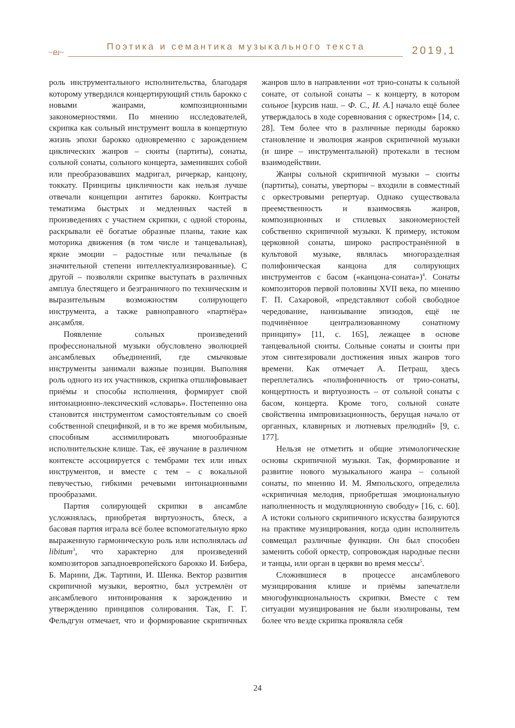~ല~
Поэтика и семантика музыкального текста
2019,1
роль инструментального исполнительства, благодаря которому утвердился концертирующий стиль барокко с новыми жанрами, композиционными закономерностями. По мнению исследователей, скрипка как сольный инструмент вошла в концертную жизнь эпохи барокко одновременно с зарождением циклических жанров – сюиты (партиты), сонаты, сольной сонаты, сольного концерта, заменивших собой или преобразовавших мадригал, ричеркар, канцону, токкату. Принципы цикличности как нельзя лучше отвечали концепции антитез барокко. Контрасты тематизма быстрых и медленных частей в произведениях с участием скрипки, с одной стороны, раскрывали её богатые образные планы, такие как моторика движения (в том числе и танцевальная), яркие эмоции – радостные или печальные (в значительной степени интеллектуализированные). С другой – позволяли скрипке выступать в различных амплуа блестящего и безграничного по техническим и выразительным возможностям солирующего инструмента, а также равноправного «партнёра» ансамбля.
Появление сольных произведений профессиональной музыки обусловлено эволюцией ансамблевых объединений, где смычковые инструменты занимали важные позиции. Выполняя роль одного из их участников, скрипка отшлифовывает приёмы и способы исполнения, формирует свой интонационно-лексический «словарь». Постепенно она становится инструментом самостоятельным со своей собственной спецификой, и в то же время мобильным, способным ассимилировать многообразные исполнительские клише. Так, её звучание в различном контексте ассоциируется с тембрами тех или иных инструментов, и вместе с тем – с вокальной певучестью, гибкими речевыми интонационными прообразами.
Партия солирующей скрипки в ансамбле усложнялась, приобретая виртуозность, блеск, а басовая партия играла всё более вспомогательную ярко выраженную гармоническую роль или исполнялась ad libitum<sup>3</sup>, что характерно для произведений композиторов западноевропейского барокко И. Бибера, Б. Марини, Дж. Тартини, И. Шенка. Вектор развития скрипичной музыки, вероятно, был устремлён от ансамблевого интонирования к зарождению и утверждению принципов солирования. Так, Г. Г. Фельдгун отмечает, что и формирование скрипичных жанров шло в направлении «от трио-сонаты к сольной сонате, от сольной сонаты – к концерту, в котором сольное [курсив наш. – Ф. С., И. А.] начало ещё более утверждалось в ходе соревнования с оркестром» [14, с. 28]. Тем более что в различные периоды барокко становление и эволюция жанров скрипичной музыки (и шире – инструментальной) протекали в тесном взаимодействии.
Жанры сольной скрипичной музыки – сюиты (партиты), сонаты, увертюры – входили в совместный с оркестровыми репертуар. Однако существовала преемственность и взаимосвязь жанров, композиционных и стилевых закономерностей собственно скрипичной музыки. К примеру, истоком церковной сонаты, широко распространённой в культовой музыке, являлась многоразделная полифоническая канцона для солирующих инструментов с басом («канцона-соната»)<sup>4</sup>. Сонаты композиторов первой половины XVII века, по мнению Г. П. Сахаровой, «представляют собой свободное чередование, нанизывание эпизодов, ещё не подчинённое централизованному сонатному принципу» [11, с. 165], лежащее в основе танцевальной сюиты. Сольные сонаты и сюиты при этом синтезировали достижения иных жанров того времени. Как отмечает А. Петраш, здесь переплетались «полифоничность от трио-сонаты, концертность и виртуозность – от сольной сонаты с басом, концерта. Кроме того, сольной сонате свойственна импровизационность, берущая начало от органных, клавирных и лютневых прелюдий» [9, с. 177].
Нельзя не отметить и общие этимологические основы скрипичной музыки. Так, формирование и развитие нового музыкального жанра – сольной сонаты, по мнению И. М. Ямпольского, определила «скрипичная мелодия, приобретшая эмоциональную наполненность и модуляционную свободу» [16, с. 60]. А истоки сольного скрипичного искусства базируются на практике музицирования, когда один исполнитель совмещал различные функции. Он был способен заменить собой оркестр, сопровождая народные песни и танцы, или орган в церкви во время мессы<sup>5</sup>.
Сложившиеся в процессе ансамблевого музицирования клише и приёмы запечатлели многофункциональность скрипки. Вместе с тем ситуации музицирования не были изолированы, тем более что везде скрипка проявляла себя
24